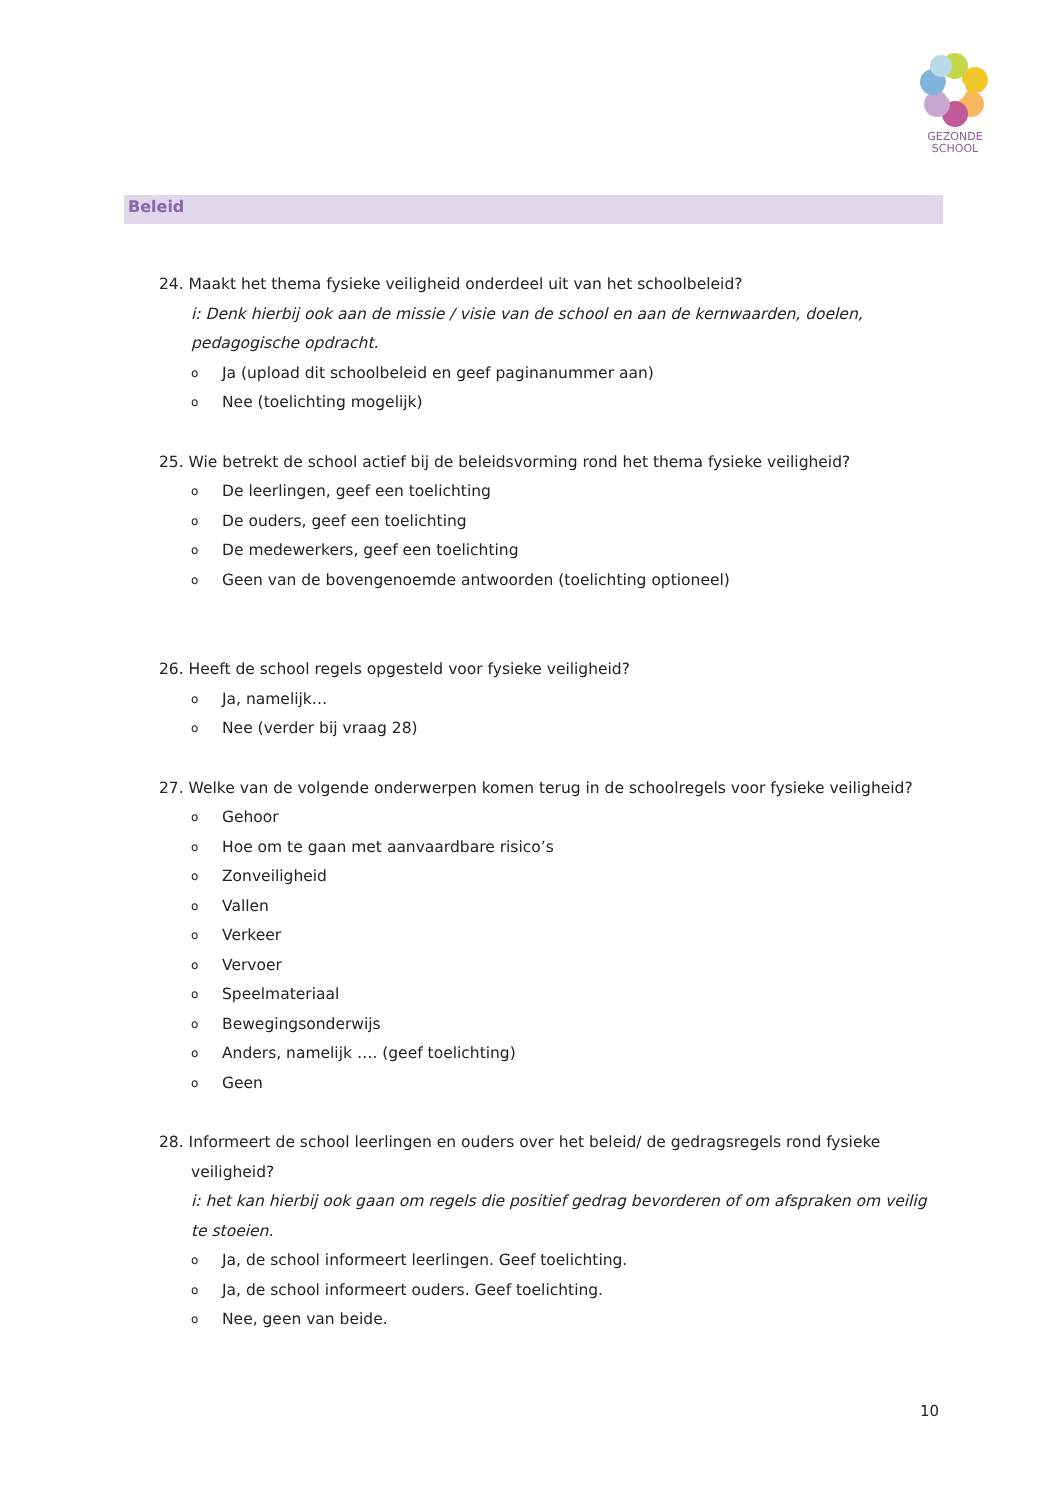GEZONDE
SCHOOL
Beleid
24. Maakt het thema fysieke veiligheid onderdeel uit van het schoolbeleid?
i: Denk hierbij ook aan de missie / visie van de school en aan de kernwaarden, doelen, pedagogische opdracht.
o Ja (upload dit schoolbeleid en geef paginanummer aan)
o Nee (toelichting mogelijk)
25. Wie betrekt de school actief bij de beleidsvorming rond het thema fysieke veiligheid?
o De leerlingen, geef een toelichting
o De ouders, geef een toelichting
o De medewerkers, geef een toelichting
o Geen van de bovengenoemde antwoorden (toelichting optioneel)
26. Heeft de school regels opgesteld voor fysieke veiligheid?
o Ja, namelijk…
o Nee (verder bij vraag 28)
27. Welke van de volgende onderwerpen komen terug in de schoolregels voor fysieke veiligheid?
o Gehoor
o Hoe om te gaan met aanvaardbare risico’s
o Zonveiligheid
o Vallen
o Verkeer
o Vervoer
o Speelmateriaal
o Bewegingsonderwijs
o Anders, namelijk …. (geef toelichting)
o Geen
28. Informeert de school leerlingen en ouders over het beleid/ de gedragsregels rond fysieke veiligheid?
i: het kan hierbij ook gaan om regels die positief gedrag bevorderen of om afspraken om veilig te stoeien.
o Ja, de school informeert leerlingen. Geef toelichting.
o Ja, de school informeert ouders. Geef toelichting.
o Nee, geen van beide.
10